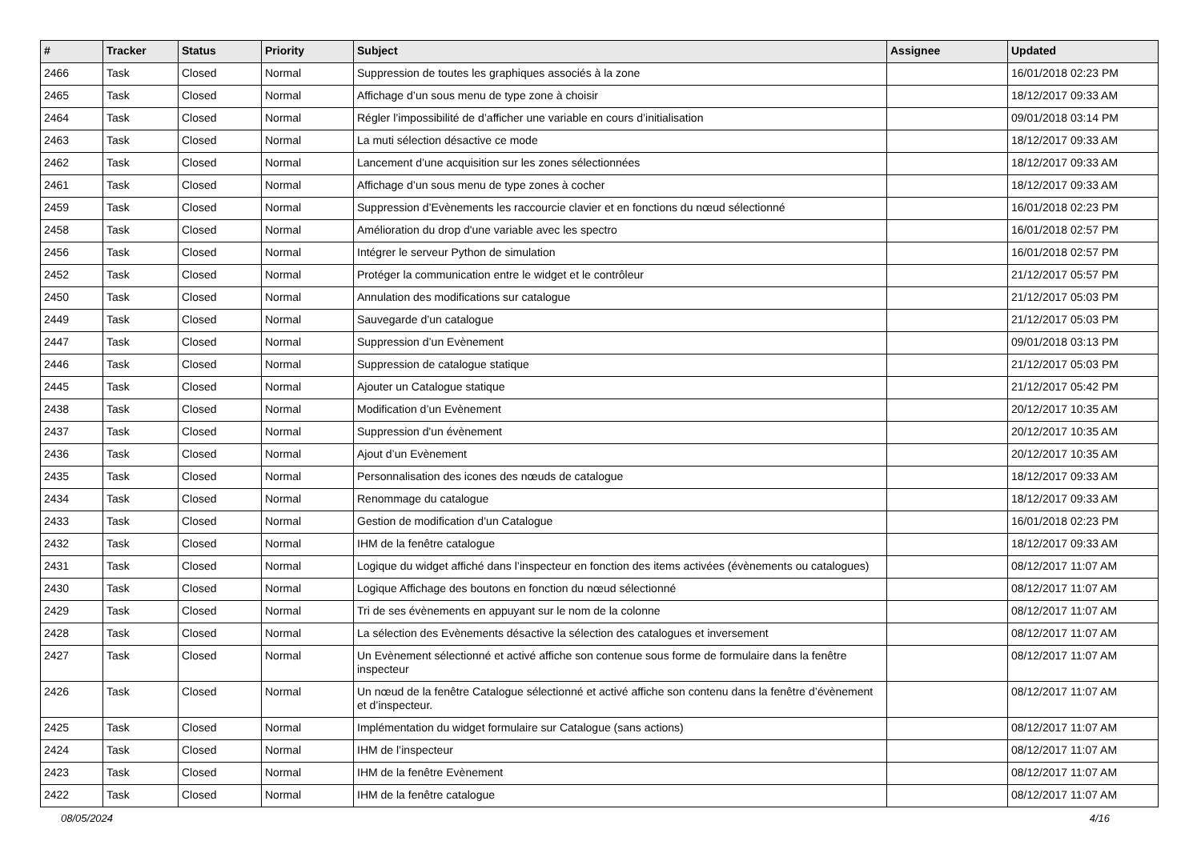| # | Tracker | Status | Priority | Subject | Assignee | Updated |
| --- | --- | --- | --- | --- | --- | --- |
| 2466 | Task | Closed | Normal | Suppression de toutes les graphiques associés à la zone | | 16/01/2018 02:23 PM |
| 2465 | Task | Closed | Normal | Affichage d’un sous menu de type zone à choisir | | 18/12/2017 09:33 AM |
| 2464 | Task | Closed | Normal | Régler l’impossibilité de d’afficher une variable en cours d’initialisation | | 09/01/2018 03:14 PM |
| 2463 | Task | Closed | Normal | La muti sélection désactive ce mode | | 18/12/2017 09:33 AM |
| 2462 | Task | Closed | Normal | Lancement d’une acquisition sur les zones sélectionnées | | 18/12/2017 09:33 AM |
| 2461 | Task | Closed | Normal | Affichage d’un sous menu de type zones à cocher | | 18/12/2017 09:33 AM |
| 2459 | Task | Closed | Normal | Suppression d’Evènements les raccourcie clavier et en fonctions du nœud sélectionné | | 16/01/2018 02:23 PM |
| 2458 | Task | Closed | Normal | Amélioration du drop d'une variable avec les spectro | | 16/01/2018 02:57 PM |
| 2456 | Task | Closed | Normal | Intégrer le serveur Python de simulation | | 16/01/2018 02:57 PM |
| 2452 | Task | Closed | Normal | Protéger la communication entre le widget et le contrôleur | | 21/12/2017 05:57 PM |
| 2450 | Task | Closed | Normal | Annulation des modifications sur catalogue | | 21/12/2017 05:03 PM |
| 2449 | Task | Closed | Normal | Sauvegarde d’un catalogue | | 21/12/2017 05:03 PM |
| 2447 | Task | Closed | Normal | Suppression d’un Evènement | | 09/01/2018 03:13 PM |
| 2446 | Task | Closed | Normal | Suppression de catalogue statique | | 21/12/2017 05:03 PM |
| 2445 | Task | Closed | Normal | Ajouter un Catalogue statique | | 21/12/2017 05:42 PM |
| 2438 | Task | Closed | Normal | Modification d’un Evènement | | 20/12/2017 10:35 AM |
| 2437 | Task | Closed | Normal | Suppression d'un évènement | | 20/12/2017 10:35 AM |
| 2436 | Task | Closed | Normal | Ajout d’un Evènement | | 20/12/2017 10:35 AM |
| 2435 | Task | Closed | Normal | Personnalisation des icones des nœuds de catalogue | | 18/12/2017 09:33 AM |
| 2434 | Task | Closed | Normal | Renommage du catalogue | | 18/12/2017 09:33 AM |
| 2433 | Task | Closed | Normal | Gestion de modification d’un Catalogue | | 16/01/2018 02:23 PM |
| 2432 | Task | Closed | Normal | IHM de la fenêtre catalogue | | 18/12/2017 09:33 AM |
| 2431 | Task | Closed | Normal | Logique du widget affiché dans l’inspecteur en fonction des items activées (évènements ou catalogues) | | 08/12/2017 11:07 AM |
| 2430 | Task | Closed | Normal | Logique Affichage des boutons en fonction du nœud sélectionné | | 08/12/2017 11:07 AM |
| 2429 | Task | Closed | Normal | Tri de ses évènements en appuyant sur le nom de la colonne | | 08/12/2017 11:07 AM |
| 2428 | Task | Closed | Normal | La sélection des Evènements désactive la sélection des catalogues et inversement | | 08/12/2017 11:07 AM |
| 2427 | Task | Closed | Normal | Un Evènement sélectionné et activé affiche son contenue sous forme de formulaire dans la fenêtre inspecteur | | 08/12/2017 11:07 AM |
| 2426 | Task | Closed | Normal | Un nœud de la fenêtre Catalogue sélectionné et activé affiche son contenu dans la fenêtre d’évènement et d’inspecteur. | | 08/12/2017 11:07 AM |
| 2425 | Task | Closed | Normal | Implémentation du widget formulaire sur Catalogue (sans actions) | | 08/12/2017 11:07 AM |
| 2424 | Task | Closed | Normal | IHM de l’inspecteur | | 08/12/2017 11:07 AM |
| 2423 | Task | Closed | Normal | IHM de la fenêtre Evènement | | 08/12/2017 11:07 AM |
| 2422 | Task | Closed | Normal | IHM de la fenêtre catalogue | | 08/12/2017 11:07 AM |
08/05/2024 4/16